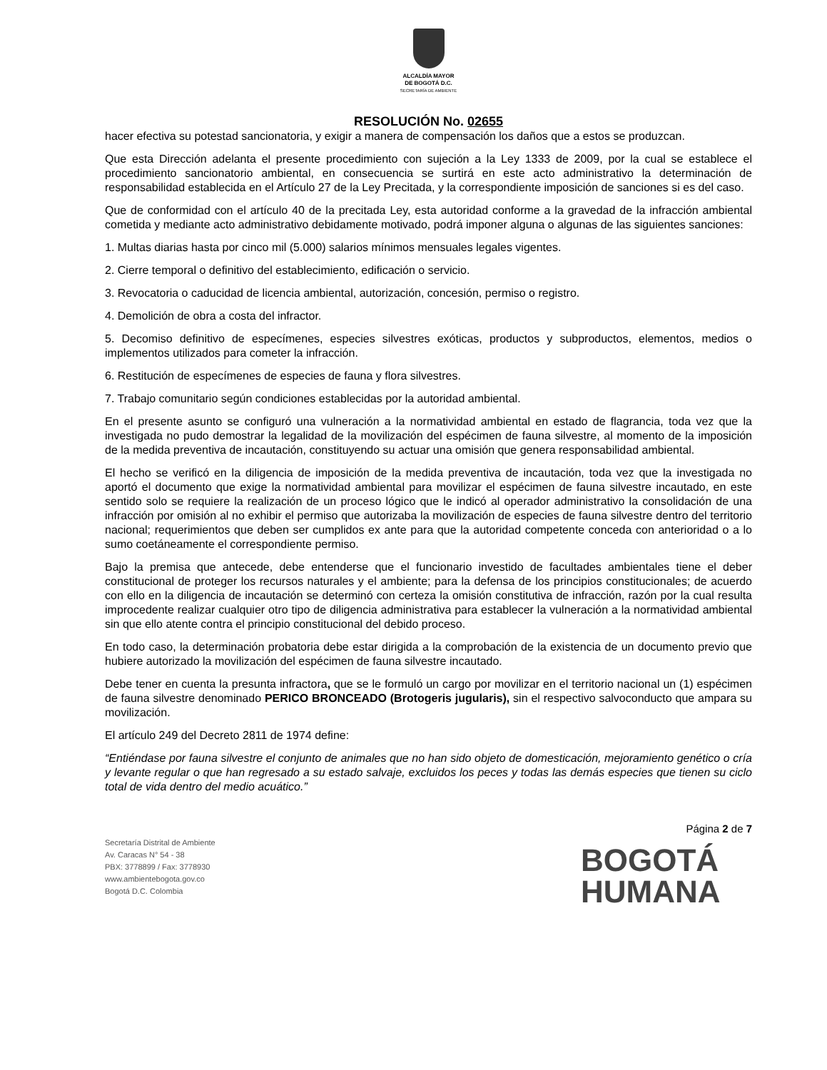ALCALDÍA MAYOR
DE BOGOTÁ D.C.
SECRETARÍA DE AMBIENTE
RESOLUCIÓN No. 02655
hacer efectiva su potestad sancionatoria, y exigir a manera de compensación los daños que a estos se produzcan.
Que esta Dirección adelanta el presente procedimiento con sujeción a la Ley 1333 de 2009, por la cual se establece el procedimiento sancionatorio ambiental, en consecuencia se surtirá en este acto administrativo la determinación de responsabilidad establecida en el Artículo 27 de la Ley Precitada, y la correspondiente imposición de sanciones si es del caso.
Que de conformidad con el artículo 40 de la precitada Ley, esta autoridad conforme a la gravedad de la infracción ambiental cometida y mediante acto administrativo debidamente motivado, podrá imponer alguna o algunas de las siguientes sanciones:
1. Multas diarias hasta por cinco mil (5.000) salarios mínimos mensuales legales vigentes.
2. Cierre temporal o definitivo del establecimiento, edificación o servicio.
3. Revocatoria o caducidad de licencia ambiental, autorización, concesión, permiso o registro.
4. Demolición de obra a costa del infractor.
5. Decomiso definitivo de especímenes, especies silvestres exóticas, productos y subproductos, elementos, medios o implementos utilizados para cometer la infracción.
6. Restitución de especímenes de especies de fauna y flora silvestres.
7. Trabajo comunitario según condiciones establecidas por la autoridad ambiental.
En el presente asunto se configuró una vulneración a la normatividad ambiental en estado de flagrancia, toda vez que la investigada no pudo demostrar la legalidad de la movilización del espécimen de fauna silvestre, al momento de la imposición de la medida preventiva de incautación, constituyendo su actuar una omisión que genera responsabilidad ambiental.
El hecho se verificó en la diligencia de imposición de la medida preventiva de incautación, toda vez que la investigada no aportó el documento que exige la normatividad ambiental para movilizar el espécimen de fauna silvestre incautado, en este sentido solo se requiere la realización de un proceso lógico que le indicó al operador administrativo la consolidación de una infracción por omisión al no exhibir el permiso que autorizaba la movilización de especies de fauna silvestre dentro del territorio nacional; requerimientos que deben ser cumplidos ex ante para que la autoridad competente conceda con anterioridad o a lo sumo coetáneamente el correspondiente permiso.
Bajo la premisa que antecede, debe entenderse que el funcionario investido de facultades ambientales tiene el deber constitucional de proteger los recursos naturales y el ambiente; para la defensa de los principios constitucionales; de acuerdo con ello en la diligencia de incautación se determinó con certeza la omisión constitutiva de infracción, razón por la cual resulta improcedente realizar cualquier otro tipo de diligencia administrativa para establecer la vulneración a la normatividad ambiental sin que ello atente contra el principio constitucional del debido proceso.
En todo caso, la determinación probatoria debe estar dirigida a la comprobación de la existencia de un documento previo que hubiere autorizado la movilización del espécimen de fauna silvestre incautado.
Debe tener en cuenta la presunta infractora, que se le formuló un cargo por movilizar en el territorio nacional un (1) espécimen de fauna silvestre denominado PERICO BRONCEADO (Brotogeris jugularis), sin el respectivo salvoconducto que ampara su movilización.
El artículo 249 del Decreto 2811 de 1974 define:
“Entiéndase por fauna silvestre el conjunto de animales que no han sido objeto de domesticación, mejoramiento genético o cría y levante regular o que han regresado a su estado salvaje, excluidos los peces y todas las demás especies que tienen su ciclo total de vida dentro del medio acuático.”
Secretaría Distrital de Ambiente
Av. Caracas N° 54 - 38
PBX: 3778899 / Fax: 3778930
www.ambientebogota.gov.co
Bogotá D.C. Colombia
Página 2 de 7
BOGOTÁ
HUMANA